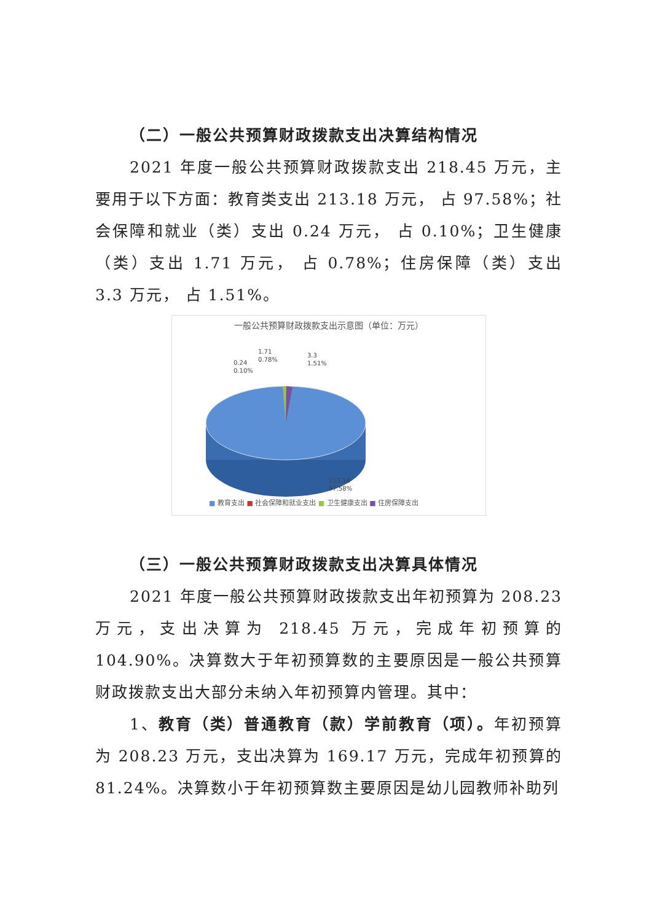（二）一般公共预算财政拨款支出决算结构情况
2021 年度一般公共预算财政拨款支出 218.45 万元，主要用于以下方面：教育类支出 213.18 万元， 占 97.58%；社会保障和就业（类）支出 0.24 万元， 占 0.10%；卫生健康（类）支出 1.71 万元， 占 0.78%；住房保障（类）支出 3.3 万元， 占 1.51%。
一般公共预算财政拨款支出示意图（单位：万元）
0.24
0.10%
1.71
0.78%
3.3
1.51%
213.18
97.58%
■ 教育支出 ■ 社会保障和就业支出 ■ 卫生健康支出 ■ 住房保障支出
（三）一般公共预算财政拨款支出决算具体情况
2021 年度一般公共预算财政拨款支出年初预算为 208.23 万元，支出决算为 218.45 万元，完成年初预算的 104.90%。决算数大于年初预算数的主要原因是一般公共预算财政拨款支出大部分未纳入年初预算内管理。其中：
1、教育（类）普通教育（款）学前教育（项）。年初预算为 208.23 万元，支出决算为 169.17 万元，完成年初预算的 81.24%。决算数小于年初预算数主要原因是幼儿园教师补助列